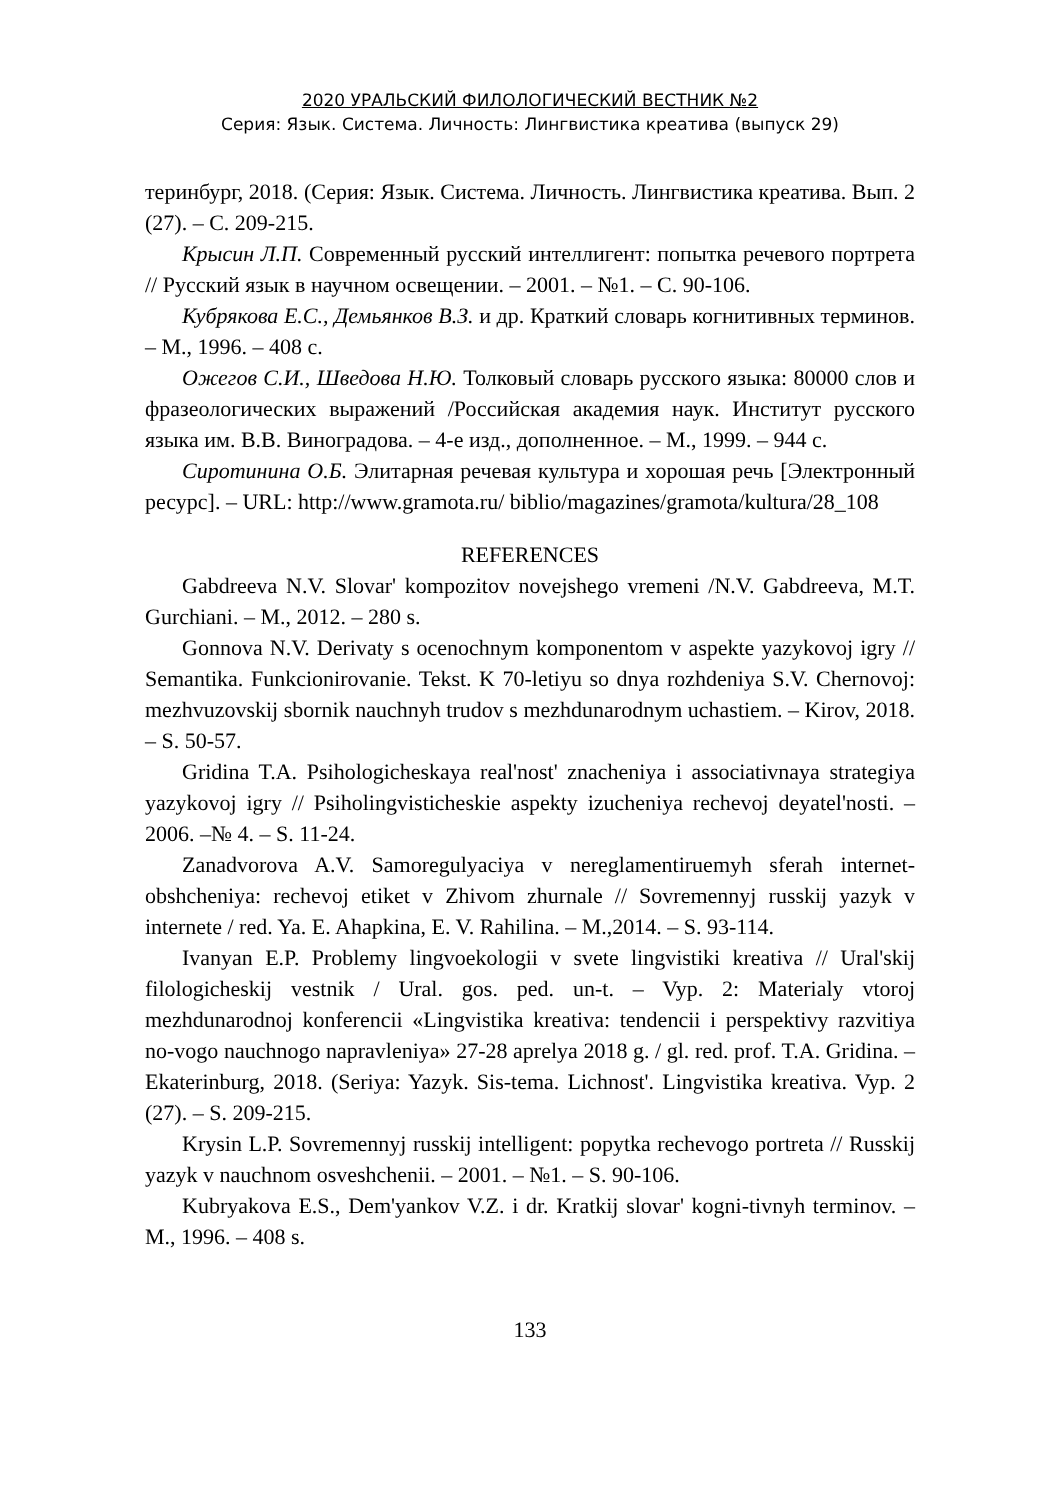2020 УРАЛЬСКИЙ ФИЛОЛОГИЧЕСКИЙ ВЕСТНИК №2
Серия: Язык. Система. Личность: Лингвистика креатива (выпуск 29)
теринбург, 2018. (Серия: Язык. Система. Личность. Лингвистика креатива. Вып. 2 (27). – С. 209-215.
Крысин Л.П. Современный русский интеллигент: попытка речевого портрета // Русский язык в научном освещении. – 2001. – №1. – С. 90-106.
Кубрякова Е.С., Демьянков В.З. и др. Краткий словарь когнитивных терминов. – М., 1996. – 408 с.
Ожегов С.И., Шведова Н.Ю. Толковый словарь русского языка: 80000 слов и фразеологических выражений /Российская академия наук. Институт русского языка им. В.В. Виноградова. – 4-е изд., дополненное. – М., 1999. – 944 с.
Сиротинина О.Б. Элитарная речевая культура и хорошая речь [Электронный ресурс]. – URL: http://www.gramota.ru/ biblio/magazines/gramota/kultura/28_108
REFERENCES
Gabdreeva N.V. Slovar' kompozitov novejshego vremeni /N.V. Gabdreeva, M.T. Gurchiani. – M., 2012. – 280 s.
Gonnova N.V. Derivaty s ocenochnym komponentom v aspekte yazykovoj igry // Semantika. Funkcionirovanie. Tekst. K 70-letiyu so dnya rozhdeniya S.V. Chernovoj: mezhvuzovskij sbornik nauchnyh trudov s mezhdunarodnym uchastiem. – Kirov, 2018. – S. 50-57.
Gridina T.A. Psihologicheskaya real'nost' znacheniya i associativnaya strategiya yazykovoj igry // Psiholingvisticheskie aspekty izucheniya rechevoj deyatel'nosti. – 2006. –№ 4. – S. 11-24.
Zanadvorova A.V. Samoregulyaciya v nereglamentiruemyh sferah internet-obshcheniya: rechevoj etiket v Zhivom zhurnale // Sovremennyj russkij yazyk v internete / red. Ya. E. Ahapkina, E. V. Rahilina. – M.,2014. – S. 93-114.
Ivanyan E.P. Problemy lingvoekologii v svete lingvistiki kreativa // Ural'skij filologicheskij vestnik / Ural. gos. ped. un-t. – Vyp. 2: Materialy vtoroj mezhdunarodnoj konferencii «Lingvistika kreativa: tendencii i perspektivy razvitiya no-vogo nauchnogo napravleniya» 27-28 aprelya 2018 g. / gl. red. prof. T.A. Gridina. – Ekaterinburg, 2018. (Seriya: Yazyk. Sis-tema. Lichnost'. Lingvistika kreativa. Vyp. 2 (27). – S. 209-215.
Krysin L.P. Sovremennyj russkij intelligent: popytka rechevogo portreta // Russkij yazyk v nauchnom osveshchenii. – 2001. – №1. – S. 90-106.
Kubryakova E.S., Dem'yankov V.Z. i dr. Kratkij slovar' kogni-tivnyh terminov. – M., 1996. – 408 s.
133